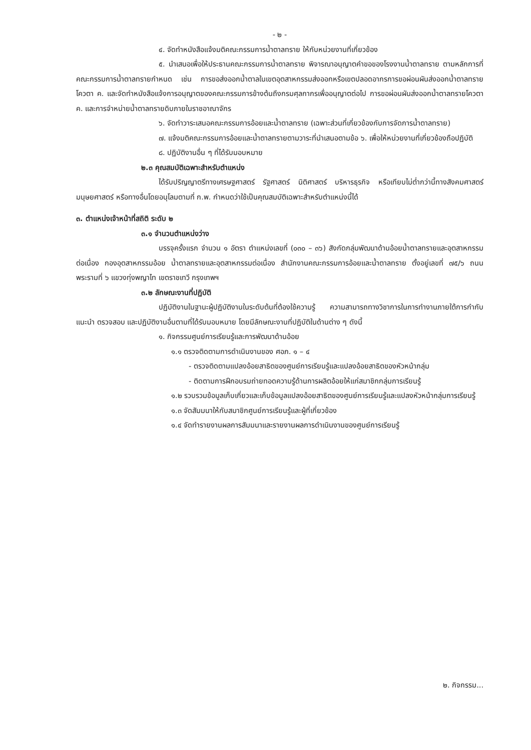- ๒ -
๔. จัดทำหนังสือแจ้งมติคณะกรรมการน้ำตาลทราย ให้กับหน่วยงานที่เกี่ยวข้อง
๕. นำเสนอเพื่อให้ประธานคณะกรรมการน้ำตาลทราย พิจารณาอนุญาตคำขอของโรงงานน้ำตาลทราย ตามหลักการที่คณะกรรมการน้ำตาลทรายกำหนด เช่น การขอส่งออกน้ำตาลในเขตอุตสาหกรรมส่งออกหรือเขตปลอดอากรการขอผ่อนผันส่งออกน้ำตาลทรายโควตา ค. และจัดทำหนังสือแจ้งการอนุญาตของคณะกรรมการข้างต้นถึงกรมศุลกากรเพื่ออนุญาตต่อไป การขอผ่อนผันส่งออกน้ำตาลทรายโควตา ค. และการจำหน่ายน้ำตาลทรายดิบภายในราชอาณาจักร
๖. จัดทำวาระเสนอคณะกรรมการอ้อยและน้ำตาลทราย (เฉพาะส่วนที่เกี่ยวข้องกับการจัดการน้ำตาลทราย)
๗. แจ้งมติคณะกรรมการอ้อยและน้ำตาลทรายตามวาระที่นำเสนอตามข้อ ๖. เพื่อให้หน่วยงานที่เกี่ยวข้องถือปฏิบัติ
๘. ปฏิบัติงานอื่น ๆ ที่ได้รับมอบหมาย
๒.๓ คุณสมบัติเฉพาะสำหรับตำแหน่ง
ได้รับปริญญาตรีทางเศรษฐศาสตร์ รัฐศาสตร์ นิติศาสตร์ บริหารธุรกิจ หรือเทียบไม่ต่ำกว่านี้ทางสังคมศาสตร์ มนุษยศาสตร์ หรือทางอื่นโดยอนุโลมตามที่ ก.พ. กำหนดว่าใช้เป็นคุณสมบัติเฉพาะสำหรับตำแหน่งนี้ได้
๓. ตำแหน่งเจ้าหน้าที่สถิติ ระดับ ๒
๓.๑ จำนวนตำแหน่งว่าง
บรรจุครั้งแรก จำนวน ๑ อัตรา ตำแหน่งเลขที่ (๐๓๐ – ๓๖) สังกัดกลุ่มพัฒนาด้านอ้อยน้ำตาลทรายและอุตสาหกรรมต่อเนื่อง กองอุตสาหกรรมอ้อย น้ำตาลทรายและอุตสาหกรรมต่อเนื่อง สำนักงานคณะกรรมการอ้อยและน้ำตาลทราย ตั้งอยู่เลขที่ ๗๕/๖ ถนนพระรามที่ ๖ แขวงทุ่งพญาไท เขตราชเทวี กรุงเทพฯ
๓.๒ ลักษณะงานที่ปฏิบัติ
ปฏิบัติงานในฐานะผู้ปฏิบัติงานในระดับต้นที่ต้องใช้ความรู้ ความสามารถทางวิชาการในการทำงานภายใต้การกำกับ แนะนำ ตรวจสอบ และปฏิบัติงานอื่นตามที่ได้รับมอบหมาย โดยมีลักษณะงานที่ปฏิบัติในด้านต่าง ๆ ดังนี้
๑. กิจกรรมศูนย์การเรียนรู้และการพัฒนาด้านอ้อย
๑.๑ ตรวจติดตามการดำเนินงานของ ศอภ. ๑ – ๔
- ตรวจติดตามแปลงอ้อยสาธิตของศูนย์การเรียนรู้และแปลงอ้อยสาธิตของหัวหน้ากลุ่ม
- ติดตามการฝึกอบรมถ่ายทอดความรู้ด้านการผลิตอ้อยให้แก่สมาชิกกลุ่มการเรียนรู้
๑.๒ รวบรวมข้อมูลเก็บเกี่ยวและเก็บข้อมูลแปลงอ้อยสาธิตของศูนย์การเรียนรู้และแปลงหัวหน้ากลุ่มการเรียนรู้
๑.๓ จัดสัมมนาให้กับสมาชิกศูนย์การเรียนรู้และผู้ที่เกี่ยวข้อง
๑.๔ จัดทำรายงานผลการสัมมนาและรายงานผลการดำเนินงานของศูนย์การเรียนรู้
๒. กิจกรรม...